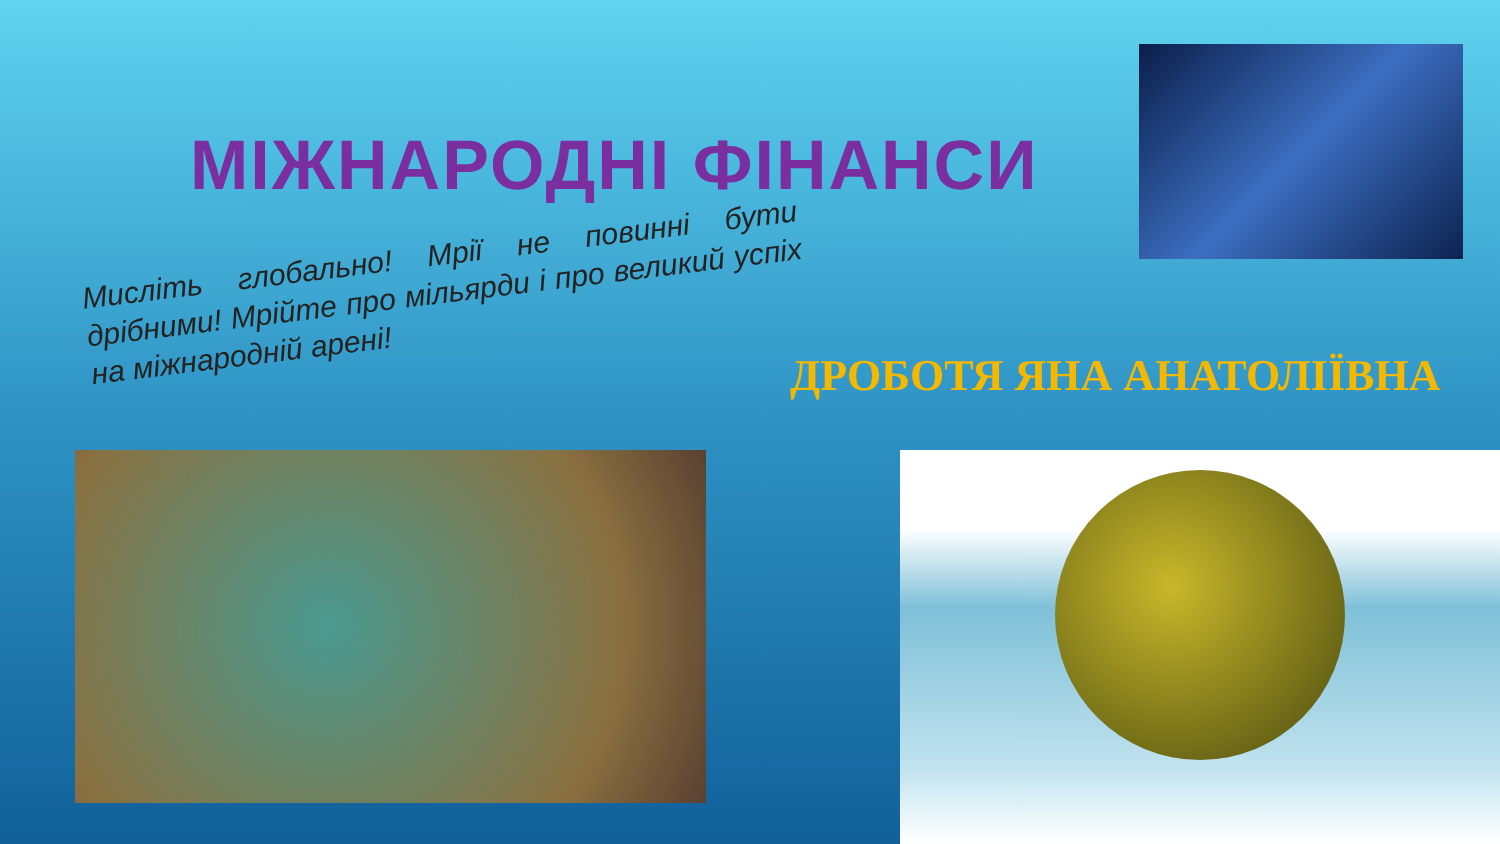МІЖНАРОДНІ ФІНАНСИ
Мисліть глобально! Мрії не повинні бути дрібними! Мрійте про мільярди і про великий успіх на міжнародній арені!
ДРОБОТЯ ЯНА АНАТОЛІЇВНА